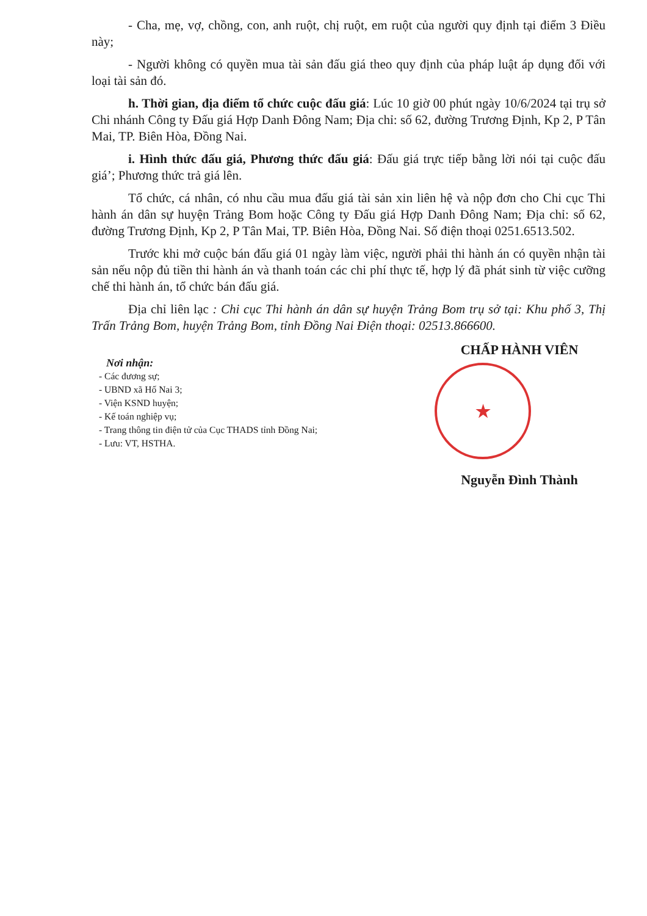- Cha, mẹ, vợ, chồng, con, anh ruột, chị ruột, em ruột của người quy định tại điểm 3 Điều này;
- Người không có quyền mua tài sản đấu giá theo quy định của pháp luật áp dụng đối với loại tài sản đó.
h. Thời gian, địa điểm tổ chức cuộc đấu giá: Lúc 10 giờ 00 phút ngày 10/6/2024 tại trụ sở Chi nhánh Công ty Đấu giá Hợp Danh Đông Nam; Địa chỉ: số 62, đường Trương Định, Kp 2, P Tân Mai, TP. Biên Hòa, Đồng Nai.
i. Hình thức đấu giá, Phương thức đấu giá: Đấu giá trực tiếp bằng lời nói tại cuộc đấu giá’; Phương thức trả giá lên.
Tổ chức, cá nhân, có nhu cầu mua đấu giá tài sản xin liên hệ và nộp đơn cho Chi cục Thi hành án dân sự huyện Trảng Bom hoặc Công ty Đấu giá Hợp Danh Đông Nam; Địa chỉ: số 62, đường Trương Định, Kp 2, P Tân Mai, TP. Biên Hòa, Đồng Nai. Số điện thoại 0251.6513.502.
Trước khi mở cuộc bán đấu giá 01 ngày làm việc, người phải thi hành án có quyền nhận tài sản nếu nộp đủ tiền thi hành án và thanh toán các chi phí thực tế, hợp lý đã phát sinh từ việc cưỡng chế thi hành án, tổ chức bán đấu giá.
Địa chỉ liên lạc : Chi cục Thi hành án dân sự huyện Trảng Bom trụ sở tại: Khu phố 3, Thị Trấn Trảng Bom, huyện Trảng Bom, tỉnh Đồng Nai Điện thoại: 02513.866600.
Nơi nhận:
- Các đương sự;
- UBND xã Hố Nai 3;
- Viện KSND huyện;
- Kế toán nghiệp vụ;
- Trang thông tin điện tử của Cục THADS tỉnh Đồng Nai;
- Lưu: VT, HSTHA.
CHẤP HÀNH VIÊN
★
Nguyễn Đình Thành